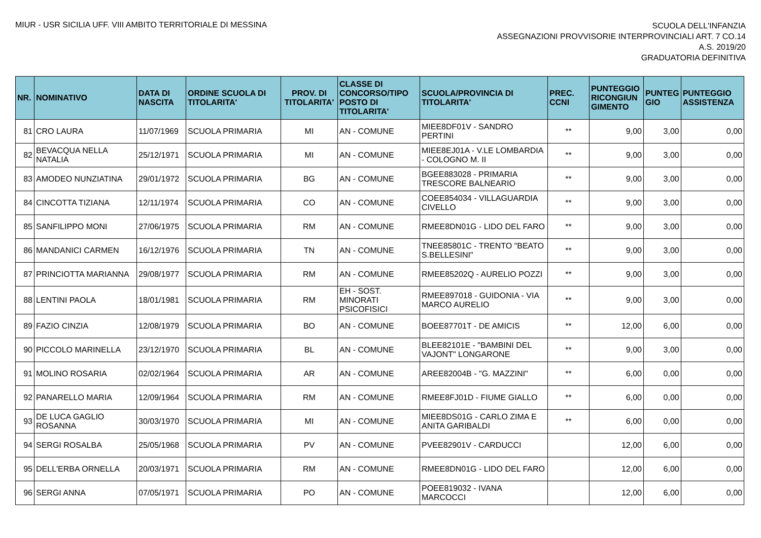MIUR - USR SICILIA UFF. VIII AMBITO TERRITORIALE DI MESSINA
SCUOLA DELL'INFANZIA
ASSEGNAZIONI PROVVISORIE INTERPROVINCIALI ART. 7 CO.14
A.S. 2019/20
GRADUATORIA DEFINITIVA
| NR. | NOMINATIVO | DATA DI NASCITA | ORDINE SCUOLA DI TITOLARITA' | PROV. DI TITOLARITA' | CLASSE DI CONCORSO/TIPO POSTO DI TITOLARITA' | SCUOLA/PROVINCIA DI TITOLARITA' | PREC. CCNI | PUNTEGGIO RICONGIUN GIMENTO | PUNTEG GIO | PUNTEGGIO ASSISTENZA |
| --- | --- | --- | --- | --- | --- | --- | --- | --- | --- | --- |
| 81 | CRO LAURA | 11/07/1969 | SCUOLA PRIMARIA | MI | AN - COMUNE | MIEE8DF01V - SANDRO PERTINI | ** | 9,00 | 3,00 | 0,00 |
| 82 | BEVACQUA NELLA NATALIA | 25/12/1971 | SCUOLA PRIMARIA | MI | AN - COMUNE | MIEE8EJ01A - V.LE LOMBARDIA - COLOGNO M. II | ** | 9,00 | 3,00 | 0,00 |
| 83 | AMODEO NUNZIATINA | 29/01/1972 | SCUOLA PRIMARIA | BG | AN - COMUNE | BGEE883028 - PRIMARIA TRESCORE BALNEARIO | ** | 9,00 | 3,00 | 0,00 |
| 84 | CINCOTTA TIZIANA | 12/11/1974 | SCUOLA PRIMARIA | CO | AN - COMUNE | COEE854034 - VILLAGUARDIA CIVELLO | ** | 9,00 | 3,00 | 0,00 |
| 85 | SANFILIPPO MONI | 27/06/1975 | SCUOLA PRIMARIA | RM | AN - COMUNE | RMEE8DN01G - LIDO DEL FARO | ** | 9,00 | 3,00 | 0,00 |
| 86 | MANDANICI CARMEN | 16/12/1976 | SCUOLA PRIMARIA | TN | AN - COMUNE | TNEE85801C - TRENTO "BEATO S.BELLESINI" | ** | 9,00 | 3,00 | 0,00 |
| 87 | PRINCIOTTA MARIANNA | 29/08/1977 | SCUOLA PRIMARIA | RM | AN - COMUNE | RMEE85202Q - AURELIO POZZI | ** | 9,00 | 3,00 | 0,00 |
| 88 | LENTINI PAOLA | 18/01/1981 | SCUOLA PRIMARIA | RM | EH - SOST. MINORATI PSICOFISICI | RMEE897018 - GUIDONIA - VIA MARCO AURELIO | ** | 9,00 | 3,00 | 0,00 |
| 89 | FAZIO CINZIA | 12/08/1979 | SCUOLA PRIMARIA | BO | AN - COMUNE | BOEE87701T - DE AMICIS | ** | 12,00 | 6,00 | 0,00 |
| 90 | PICCOLO MARINELLA | 23/12/1970 | SCUOLA PRIMARIA | BL | AN - COMUNE | BLEE82101E - "BAMBINI DEL VAJONT" LONGARONE | ** | 9,00 | 3,00 | 0,00 |
| 91 | MOLINO ROSARIA | 02/02/1964 | SCUOLA PRIMARIA | AR | AN - COMUNE | AREE82004B - "G. MAZZINI" | ** | 6,00 | 0,00 | 0,00 |
| 92 | PANARELLO MARIA | 12/09/1964 | SCUOLA PRIMARIA | RM | AN - COMUNE | RMEE8FJ01D - FIUME GIALLO | ** | 6,00 | 0,00 | 0,00 |
| 93 | DE LUCA GAGLIO ROSANNA | 30/03/1970 | SCUOLA PRIMARIA | MI | AN - COMUNE | MIEE8DS01G - CARLO ZIMA E ANITA GARIBALDI | ** | 6,00 | 0,00 | 0,00 |
| 94 | SERGI ROSALBA | 25/05/1968 | SCUOLA PRIMARIA | PV | AN - COMUNE | PVEE82901V - CARDUCCI | | 12,00 | 6,00 | 0,00 |
| 95 | DELL'ERBA ORNELLA | 20/03/1971 | SCUOLA PRIMARIA | RM | AN - COMUNE | RMEE8DN01G - LIDO DEL FARO | | 12,00 | 6,00 | 0,00 |
| 96 | SERGI ANNA | 07/05/1971 | SCUOLA PRIMARIA | PO | AN - COMUNE | POEE819032 - IVANA MARCOCCI | | 12,00 | 6,00 | 0,00 |